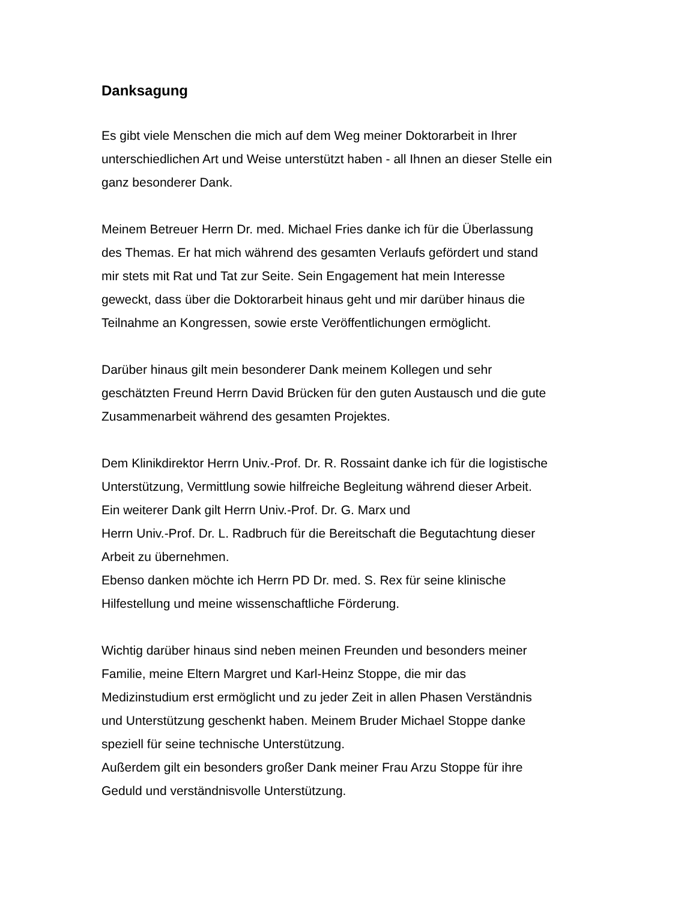Danksagung
Es gibt viele Menschen die mich auf dem Weg meiner Doktorarbeit in Ihrer
unterschiedlichen Art und Weise unterstützt haben - all Ihnen an dieser Stelle ein
ganz besonderer Dank.
Meinem Betreuer Herrn Dr. med. Michael Fries danke ich für die Überlassung
des Themas. Er hat mich während des gesamten Verlaufs gefördert und stand
mir stets mit Rat und Tat zur Seite. Sein Engagement hat mein Interesse
geweckt, dass über die Doktorarbeit hinaus geht und mir darüber hinaus die
Teilnahme an Kongressen, sowie erste Veröffentlichungen ermöglicht.
Darüber hinaus gilt mein besonderer Dank meinem Kollegen und sehr
geschätzten Freund Herrn David Brücken für den guten Austausch und die gute
Zusammenarbeit während des gesamten Projektes.
Dem Klinikdirektor Herrn Univ.-Prof. Dr. R. Rossaint danke ich für die logistische
Unterstützung, Vermittlung sowie hilfreiche Begleitung während dieser Arbeit.
Ein weiterer Dank gilt Herrn Univ.-Prof. Dr. G. Marx und
Herrn Univ.-Prof. Dr. L. Radbruch für die Bereitschaft die Begutachtung dieser
Arbeit zu übernehmen.
Ebenso danken möchte ich Herrn PD Dr. med. S. Rex für seine klinische
Hilfestellung und meine wissenschaftliche Förderung.
Wichtig darüber hinaus sind neben meinen Freunden und besonders meiner
Familie, meine Eltern Margret und Karl-Heinz Stoppe, die mir das
Medizinstudium erst ermöglicht und zu jeder Zeit in allen Phasen Verständnis
und Unterstützung geschenkt haben. Meinem Bruder Michael Stoppe danke
speziell für seine technische Unterstützung.
Außerdem gilt ein besonders großer Dank meiner Frau Arzu Stoppe für ihre
Geduld und verständnisvolle Unterstützung.